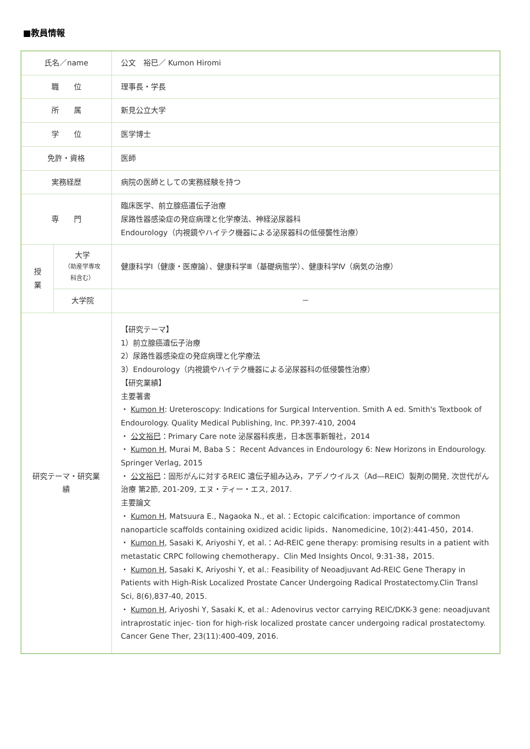■教員情報
| 氏名／name | | 公文 裕巳／ Kumon Hiromi |
| 職 位 | | 理事長・学長 |
| 所 属 | | 新見公立大学 |
| 学 位 | | 医学博士 |
| 免許・資格 | | 医師 |
| 実務経歴 | | 病院の医師としての実務経験を持つ |
| 専 門 | | 臨床医学、前立腺癌遺伝子治療 尿路性器感染症の発症病理と化学療法、神経泌尿器科 Endourology（内視鏡やハイテク機器による泌尿器科の低侵襲性治療） |
| 授業 | 大学 （助産学専攻科含む） | 健康科学Ⅰ（健康・医療論）、健康科学Ⅲ（基礎病態学）、健康科学Ⅳ（病気の治療） |
| | 大学院 | － |
| 研究テーマ・研究業績 | | 【研究テーマ】 1）前立腺癌遺伝子治療 2）尿路性器感染症の発症病理と化学療法 3）Endourology（内視鏡やハイテク機器による泌尿器科の低侵襲性治療） 【研究業績】 主要著書 ・ Kumon H : Ureteroscopy: Indications for Surgical Intervention. Smith A ed. Smith's Textbook of Endourology. Quality Medical Publishing, Inc. PP.397-410, 2004 ・ 公文裕巳 ：Primary Care note 泌尿器科疾患，日本医事新報社，2014 ・ Kumon H , Murai M, Baba S： Recent Advances in Endourology 6: New Horizons in Endourology. Springer Verlag, 2015 ・ 公文裕巳 ：固形がんに対するREIC 遺伝子組み込み，アデノウイルス（Ad―REIC）製剤の開発, 次世代がん治療 第2節, 201-209, エヌ・ティー・エス, 2017. 主要論文 ・ Kumon H , Matsuura E., Nagaoka N., et al.：Ectopic calcification: importance of common nanoparticle scaffolds containing oxidized acidic lipids．Nanomedicine, 10(2):441-450，2014. ・ Kumon H , Sasaki K, Ariyoshi Y, et al.：Ad-REIC gene therapy: promising results in a patient with metastatic CRPC following chemotherapy．Clin Med Insights Oncol, 9:31-38，2015. ・ Kumon H , Sasaki K, Ariyoshi Y, et al.: Feasibility of Neoadjuvant Ad-REIC Gene Therapy in Patients with High-Risk Localized Prostate Cancer Undergoing Radical Prostatectomy.Clin Transl Sci, 8(6),837-40, 2015. ・ Kumon H , Ariyoshi Y, Sasaki K, et al.: Adenovirus vector carrying REIC/DKK-3 gene: neoadjuvant intraprostatic injec- tion for high-risk localized prostate cancer undergoing radical prostatectomy. Cancer Gene Ther, 23(11):400-409, 2016. |